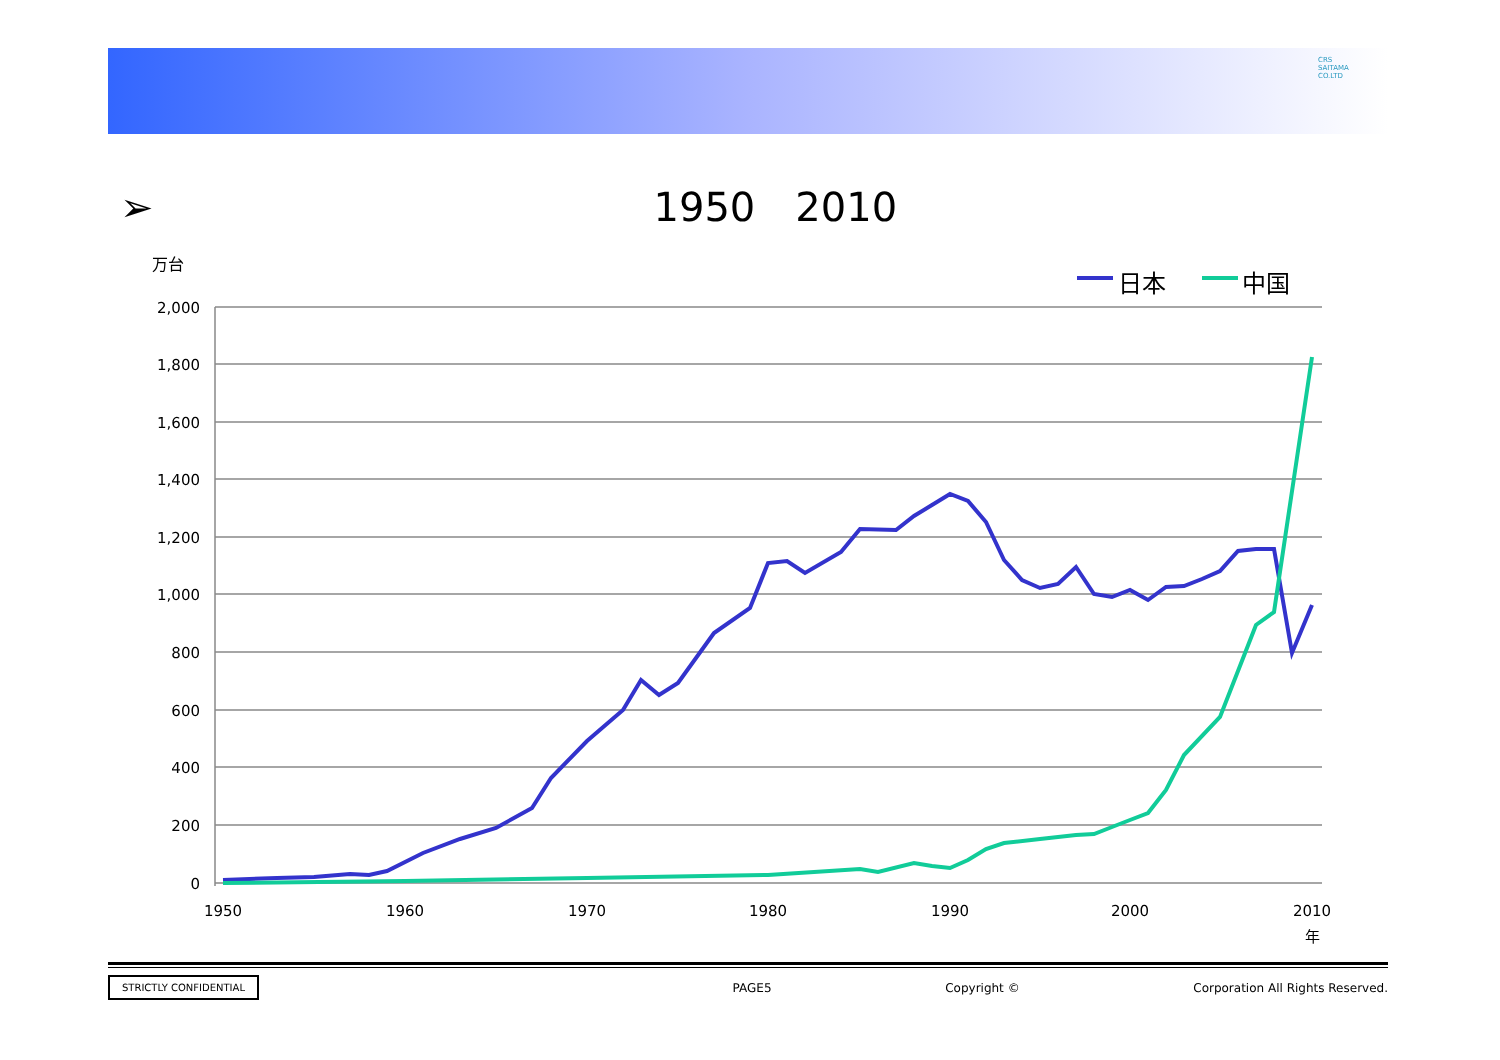CRS
SAITAMA
CO.LTD
➢ 1950　2010
2,000
1,800
1,600
1,400
1,200
1,000
800
600
400
200
0
1950
1960
1970
1980
1990
2000
2010
年
万台
日本
中国
STRICTLY CONFIDENTIAL PAGE5 Copyright © Corporation All Rights Reserved.